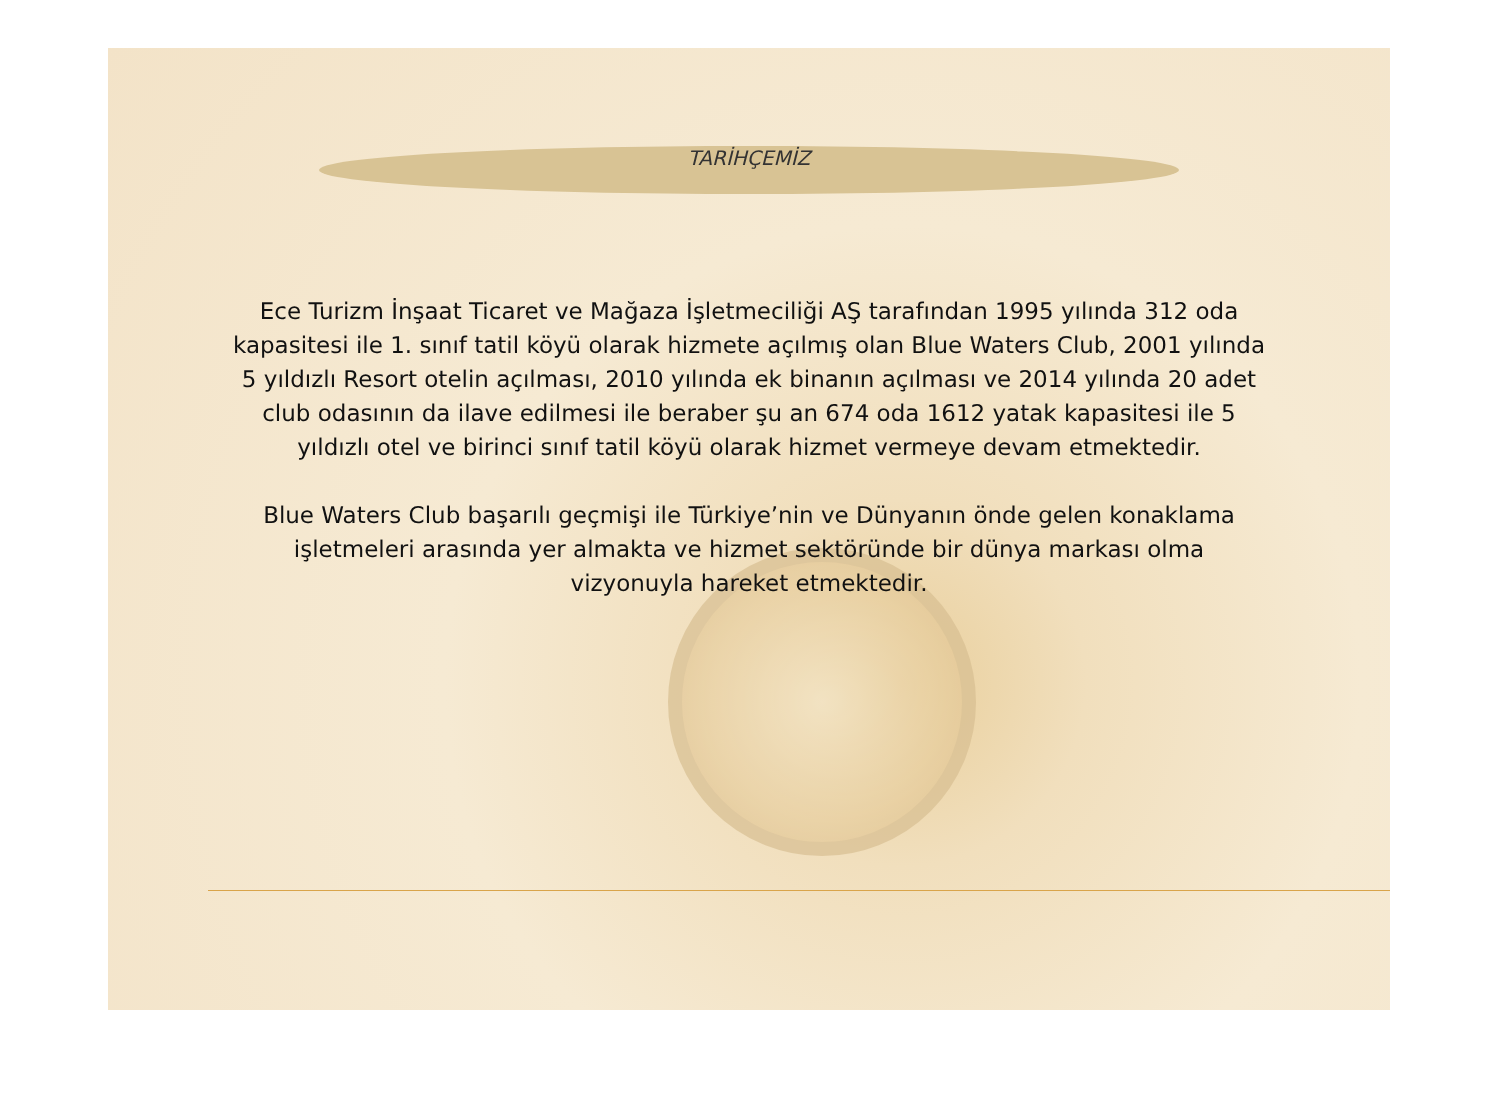TARİHÇEMİZ
Ece Turizm İnşaat Ticaret ve Mağaza İşletmeciliği AŞ tarafından 1995 yılında 312 oda kapasitesi ile 1. sınıf tatil köyü olarak hizmete açılmış olan Blue Waters Club, 2001 yılında 5 yıldızlı Resort otelin açılması, 2010 yılında ek binanın açılması ve 2014 yılında 20 adet club odasının da ilave edilmesi ile beraber şu an 674 oda 1612 yatak kapasitesi ile 5 yıldızlı otel ve birinci sınıf tatil köyü olarak hizmet vermeye devam etmektedir.
Blue Waters Club başarılı geçmişi ile Türkiye’nin ve Dünyanın önde gelen konaklama işletmeleri arasında yer almakta ve hizmet sektöründe bir dünya markası olma vizyonuyla hareket etmektedir.